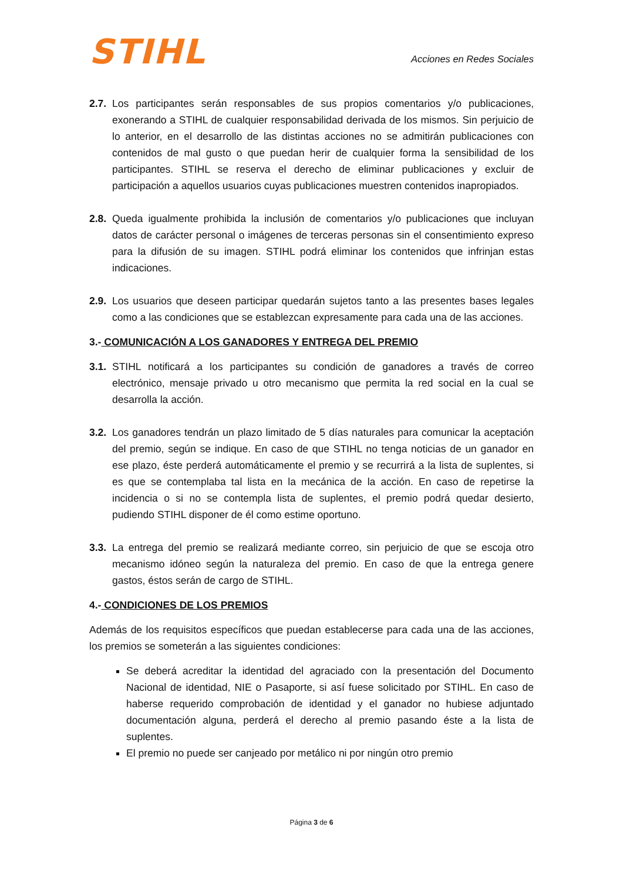STIHL
Acciones en Redes Sociales
2.7.
Los participantes serán responsables de sus propios comentarios y/o publicaciones, exonerando a STIHL de cualquier responsabilidad derivada de los mismos. Sin perjuicio de lo anterior, en el desarrollo de las distintas acciones no se admitirán publicaciones con contenidos de mal gusto o que puedan herir de cualquier forma la sensibilidad de los participantes. STIHL se reserva el derecho de eliminar publicaciones y excluir de participación a aquellos usuarios cuyas publicaciones muestren contenidos inapropiados.
2.8.
Queda igualmente prohibida la inclusión de comentarios y/o publicaciones que incluyan datos de carácter personal o imágenes de terceras personas sin el consentimiento expreso para la difusión de su imagen. STIHL podrá eliminar los contenidos que infrinjan estas indicaciones.
2.9.
Los usuarios que deseen participar quedarán sujetos tanto a las presentes bases legales como a las condiciones que se establezcan expresamente para cada una de las acciones.
3.- COMUNICACIÓN A LOS GANADORES Y ENTREGA DEL PREMIO
3.1.
STIHL notificará a los participantes su condición de ganadores a través de correo electrónico, mensaje privado u otro mecanismo que permita la red social en la cual se desarrolla la acción.
3.2.
Los ganadores tendrán un plazo limitado de 5 días naturales para comunicar la aceptación del premio, según se indique. En caso de que STIHL no tenga noticias de un ganador en ese plazo, éste perderá automáticamente el premio y se recurrirá a la lista de suplentes, si es que se contemplaba tal lista en la mecánica de la acción. En caso de repetirse la incidencia o si no se contempla lista de suplentes, el premio podrá quedar desierto, pudiendo STIHL disponer de él como estime oportuno.
3.3.
La entrega del premio se realizará mediante correo, sin perjuicio de que se escoja otro mecanismo idóneo según la naturaleza del premio. En caso de que la entrega genere gastos, éstos serán de cargo de STIHL.
4.- CONDICIONES DE LOS PREMIOS
Además de los requisitos específicos que puedan establecerse para cada una de las acciones, los premios se someterán a las siguientes condiciones:
Se deberá acreditar la identidad del agraciado con la presentación del Documento Nacional de identidad, NIE o Pasaporte, si así fuese solicitado por STIHL. En caso de haberse requerido comprobación de identidad y el ganador no hubiese adjuntado documentación alguna, perderá el derecho al premio pasando éste a la lista de suplentes.
El premio no puede ser canjeado por metálico ni por ningún otro premio
Página 3 de 6